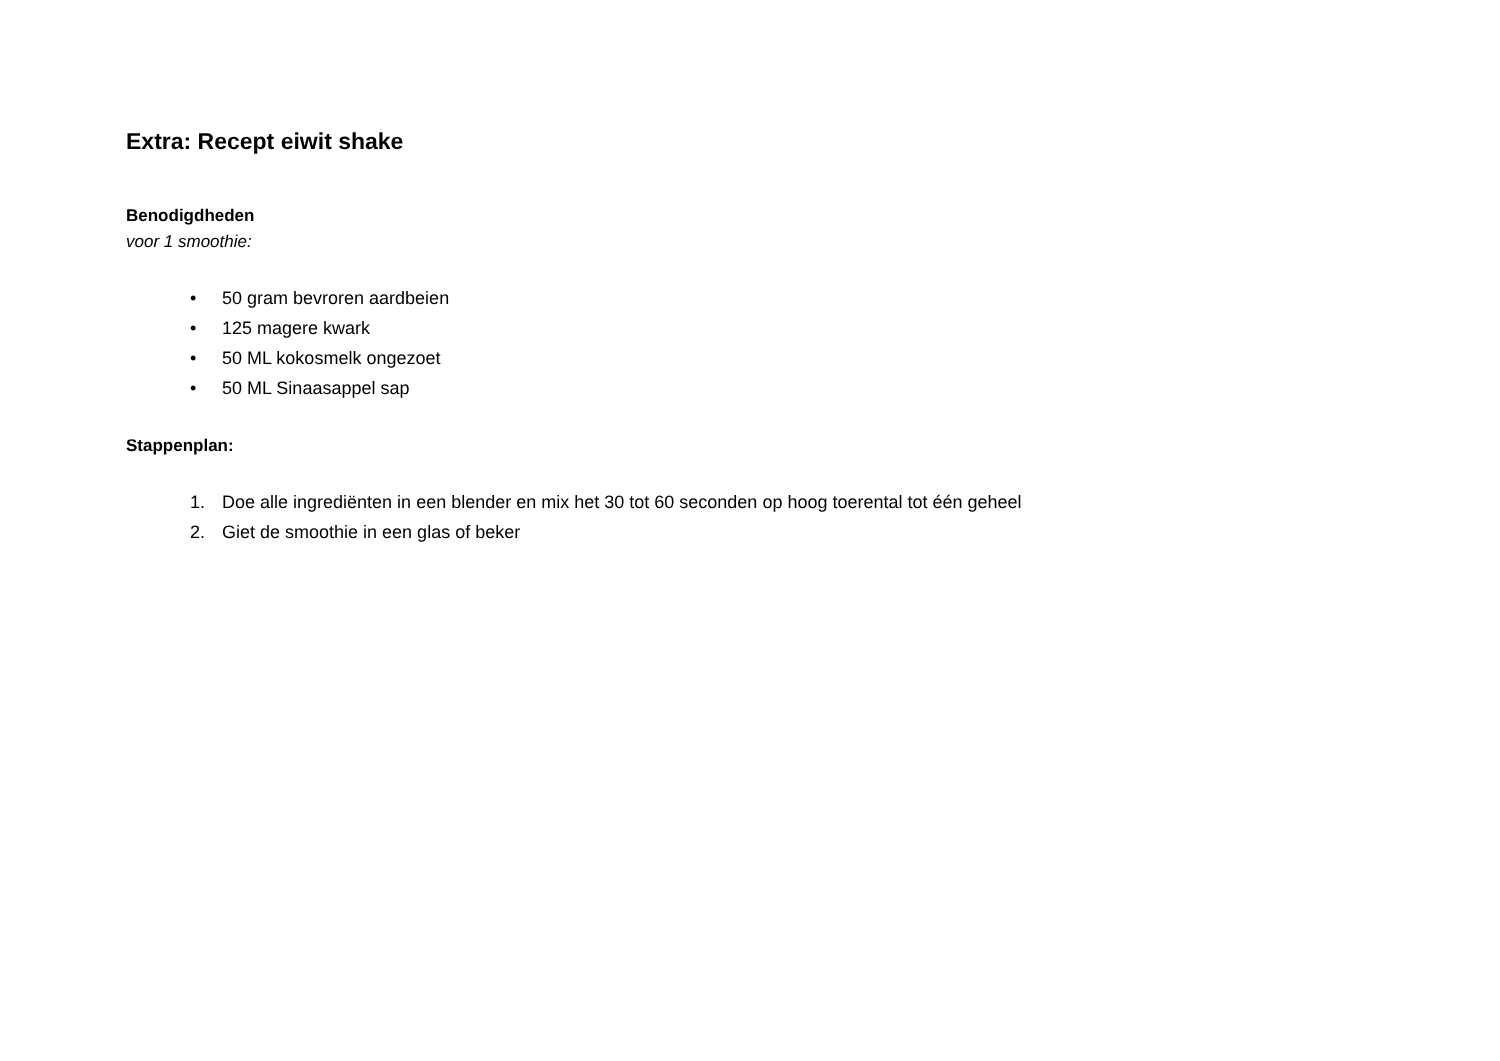Extra: Recept eiwit shake
Benodigdheden
voor 1 smoothie:
• 50 gram bevroren aardbeien
• 125 magere kwark
• 50 ML kokosmelk ongezoet
• 50 ML Sinaasappel sap
Stappenplan:
1. Doe alle ingrediënten in een blender en mix het 30 tot 60 seconden op hoog toerental tot één geheel
2. Giet de smoothie in een glas of beker